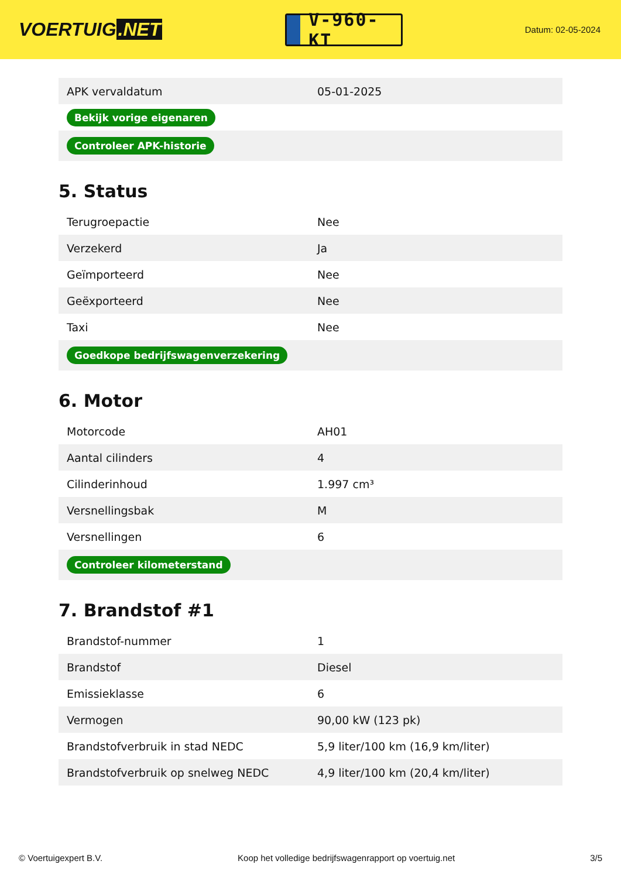VOERTUIG.NET
V-960-KT
Datum: 02-05-2024
| APK vervaldatum | 05-01-2025 |
| Bekijk vorige eigenaren | |
| Controleer APK-historie | |
5. Status
| Terugroepactie | Nee |
| Verzekerd | Ja |
| Geïmporteerd | Nee |
| Geëxporteerd | Nee |
| Taxi | Nee |
| Goedkope bedrijfswagenverzekering | |
6. Motor
| Motorcode | AH01 |
| Aantal cilinders | 4 |
| Cilinderinhoud | 1.997 cm³ |
| Versnellingsbak | M |
| Versnellingen | 6 |
| Controleer kilometerstand | |
7. Brandstof #1
| Brandstof-nummer | 1 |
| Brandstof | Diesel |
| Emissieklasse | 6 |
| Vermogen | 90,00 kW (123 pk) |
| Brandstofverbruik in stad NEDC | 5,9 liter/100 km (16,9 km/liter) |
| Brandstofverbruik op snelweg NEDC | 4,9 liter/100 km (20,4 km/liter) |
© Voertuigexpert B.V. Koop het volledige bedrijfswagenrapport op voertuig.net 3/5